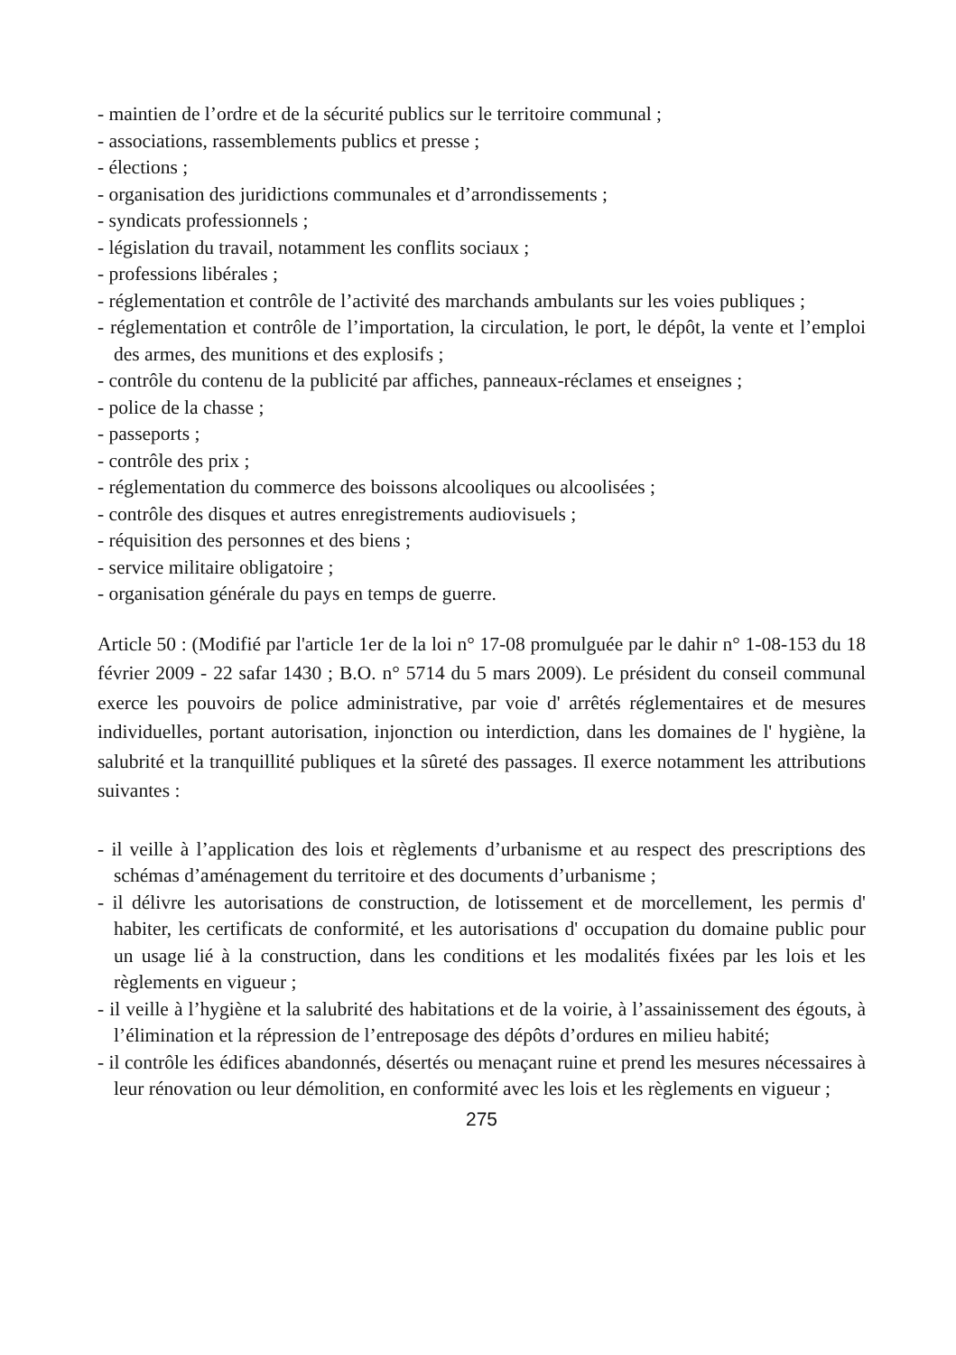- maintien de l’ordre et de la sécurité publics sur le territoire communal ;
- associations, rassemblements publics et presse ;
- élections ;
- organisation des juridictions communales et d’arrondissements ;
- syndicats professionnels ;
- législation du travail, notamment les conflits sociaux ;
- professions libérales ;
- réglementation et contrôle de l’activité des marchands ambulants sur les voies publiques ;
- réglementation et contrôle de l’importation, la circulation, le port, le dépôt, la vente et l’emploi des armes, des munitions et des explosifs ;
- contrôle du contenu de la publicité par affiches, panneaux-réclames et enseignes ;
- police de la chasse ;
- passeports ;
- contrôle des prix ;
- réglementation du commerce des boissons alcooliques ou alcoolisées ;
- contrôle des disques et autres enregistrements audiovisuels ;
- réquisition des personnes et des biens ;
- service militaire obligatoire ;
- organisation générale du pays en temps de guerre.
Article 50 : (Modifié par l'article 1er de la loi n° 17-08 promulguée par le dahir n° 1-08-153 du 18 février 2009 - 22 safar 1430 ; B.O. n° 5714 du 5 mars 2009). Le président du conseil communal exerce les pouvoirs de police administrative, par voie d' arrêtés réglementaires et de mesures individuelles, portant autorisation, injonction ou interdiction, dans les domaines de l' hygiène, la salubrité et la tranquillité publiques et la sûreté des passages. Il exerce notamment les attributions suivantes :
- il veille à l’application des lois et règlements d’urbanisme et au respect des prescriptions des schémas d’aménagement du territoire et des documents d’urbanisme ;
- il délivre les autorisations de construction, de lotissement et de morcellement, les permis d' habiter, les certificats de conformité, et les autorisations d' occupation du domaine public pour un usage lié à la construction, dans les conditions et les modalités fixées par les lois et les règlements en vigueur ;
- il veille à l’hygiène et la salubrité des habitations et de la voirie, à l’assainissement des égouts, à l’élimination et la répression de l’entreposage des dépôts d’ordures en milieu habité;
- il contrôle les édifices abandonnés, désertés ou menaçant ruine et prend les mesures nécessaires à leur rénovation ou leur démolition, en conformité avec les lois et les règlements en vigueur ;
275